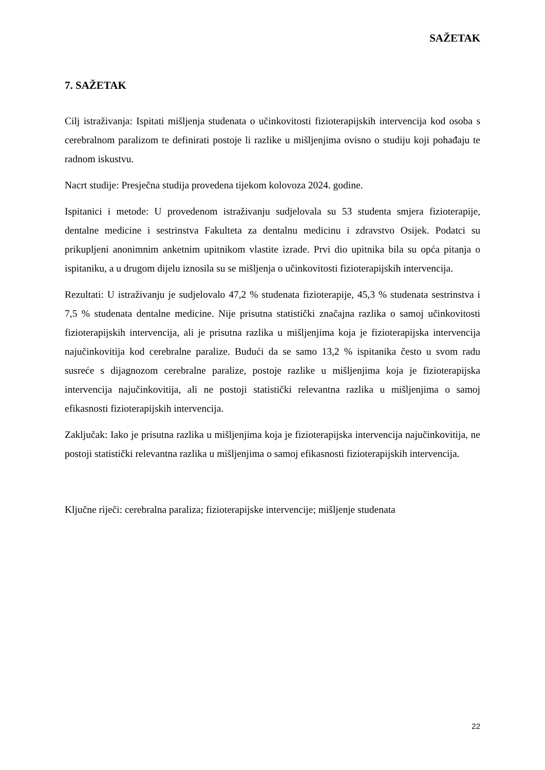SAŽETAK
7. SAŽETAK
Cilj istraživanja: Ispitati mišljenja studenata o učinkovitosti fizioterapijskih intervencija kod osoba s cerebralnom paralizom te definirati postoje li razlike u mišljenjima ovisno o studiju koji pohađaju te radnom iskustvu.
Nacrt studije: Presječna studija provedena tijekom kolovoza 2024. godine.
Ispitanici i metode: U provedenom istraživanju sudjelovala su 53 studenta smjera fizioterapije, dentalne medicine i sestrinstva Fakulteta za dentalnu medicinu i zdravstvo Osijek. Podatci su prikupljeni anonimnim anketnim upitnikom vlastite izrade. Prvi dio upitnika bila su opća pitanja o ispitaniku, a u drugom dijelu iznosila su se mišljenja o učinkovitosti fizioterapijskih intervencija.
Rezultati: U istraživanju je sudjelovalo 47,2 % studenata fizioterapije, 45,3 % studenata sestrinstva i 7,5 % studenata dentalne medicine. Nije prisutna statistički značajna razlika o samoj učinkovitosti fizioterapijskih intervencija, ali je prisutna razlika u mišljenjima koja je fizioterapijska intervencija najučinkovitija kod cerebralne paralize. Budući da se samo 13,2 % ispitanika često u svom radu susreće s dijagnozom cerebralne paralize, postoje razlike u mišljenjima koja je fizioterapijska intervencija najučinkovitija, ali ne postoji statistički relevantna razlika u mišljenjima o samoj efikasnosti fizioterapijskih intervencija.
Zaključak: Iako je prisutna razlika u mišljenjima koja je fizioterapijska intervencija najučinkovitija, ne postoji statistički relevantna razlika u mišljenjima o samoj efikasnosti fizioterapijskih intervencija.
Ključne riječi: cerebralna paraliza; fizioterapijske intervencije; mišljenje studenata
22